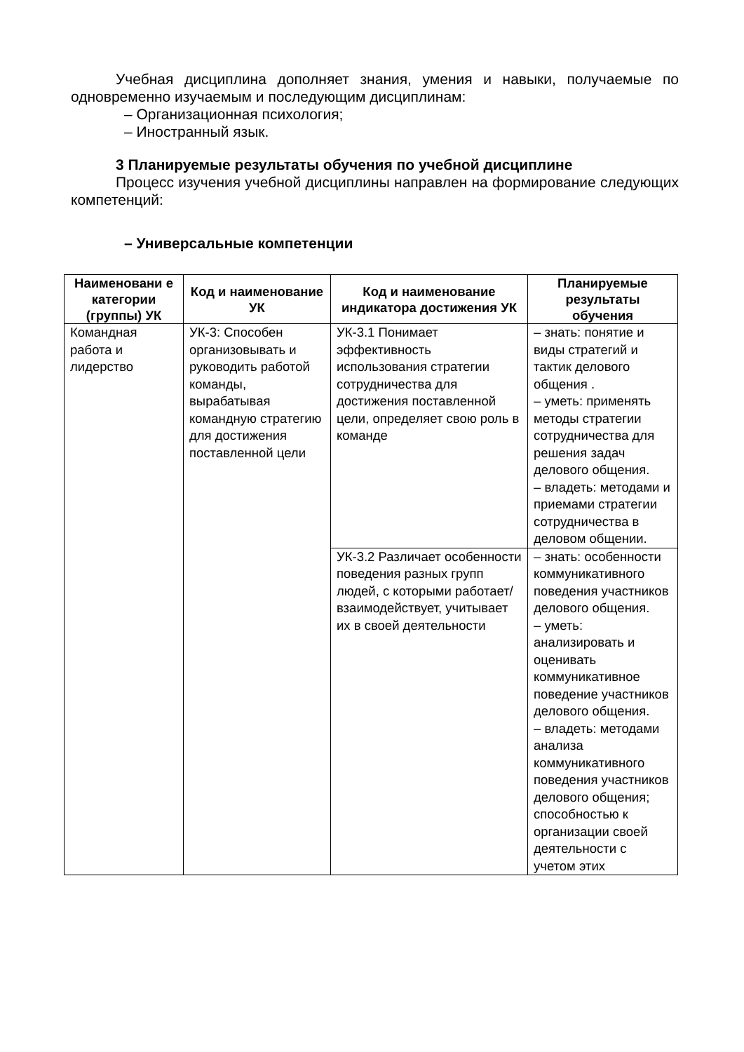Учебная дисциплина дополняет знания, умения и навыки, получаемые по одновременно изучаемым и последующим дисциплинам:
– Организационная психология;
– Иностранный язык.
3 Планируемые результаты обучения по учебной дисциплине
Процесс изучения учебной дисциплины направлен на формирование следующих компетенций:
– Универсальные компетенции
| Наименовани е категории (группы) УК | Код и наименование УК | Код и наименование индикатора достижения УК | Планируемые результаты обучения |
| --- | --- | --- | --- |
| Командная работа и лидерство | УК-3: Способен организовывать и руководить работой команды, вырабатывая командную стратегию для достижения поставленной цели | УК-3.1 Понимает эффективность использования стратегии сотрудничества для достижения поставленной цели, определяет свою роль в команде | – знать: понятие и виды стратегий и тактик делового общения . – уметь: применять методы стратегии сотрудничества для решения задач делового общения. – владеть: методами и приемами стратегии сотрудничества в деловом общении. |
| | | УК-3.2 Различает особенности поведения разных групп людей, с которыми работает/взаимодействует, учитывает их в своей деятельности | – знать: особенности коммуникативного поведения участников делового общения. – уметь: анализировать и оценивать коммуникативное поведение участников делового общения. – владеть: методами анализа коммуникативного поведения участников делового общения; способностью к организации своей деятельности с учетом этих |